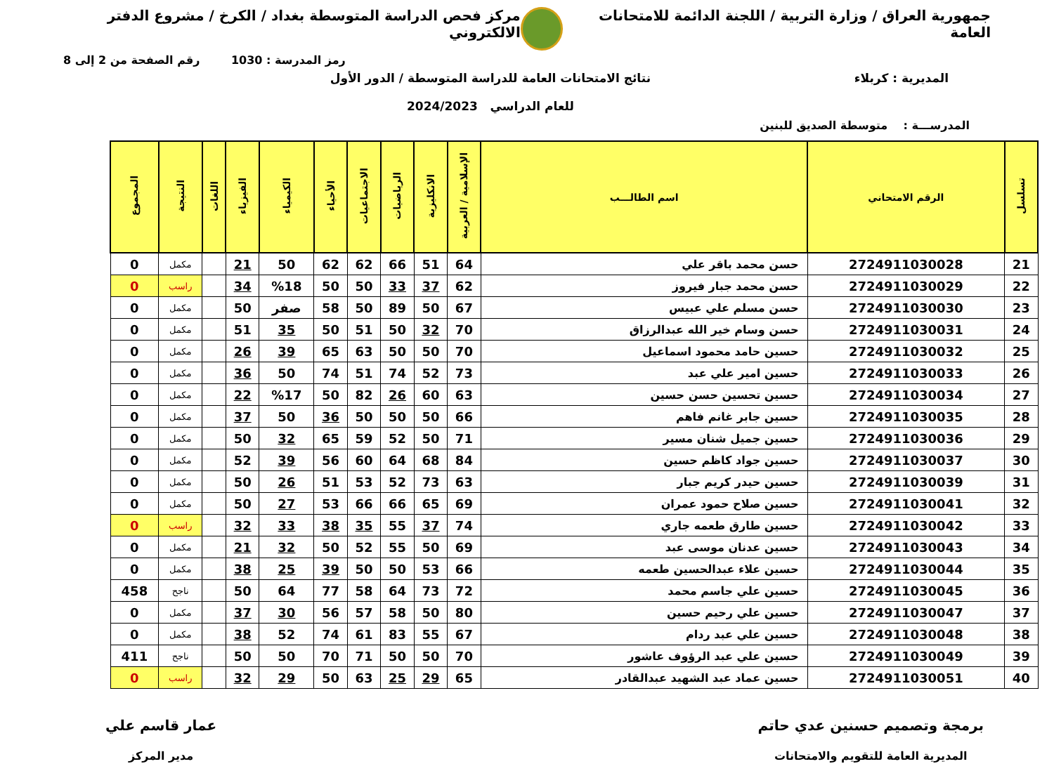جمهورية العراق / وزارة التربية / اللجنة الدائمة للامتحانات العامة
مركز فحص الدراسة المتوسطة بغداد / الكرخ / مشروع الدفتر الالكتروني
رمز المدرسة : 1030 رقم الصفحة من 2 إلى 8
المديرية : كربلاء نتائج الامتحانات العامة للدراسة المتوسطة / الدور الأول
للعام الدراسي 2024/2023
المدرســـة : متوسطة الصديق للبنين
| تسلسل | الرقم الامتحاني | اسم الطالـــب | الإسلامية / العربية | الانكليزية | الرياضيات | الاجتماعيات | الأحياء | الكيمياء | الفيزياء | اللغات | النتيجة | المجموع |
| --- | --- | --- | --- | --- | --- | --- | --- | --- | --- | --- | --- | --- |
| 21 | 2724911030028 | حسن محمد باقر علي | 64 | 51 | 66 | 62 | 62 | 50 | 21 | | مكمل | 0 |
| 22 | 2724911030029 | حسن محمد جبار فيروز | 62 | 37 | 33 | 50 | 50 | %18 | 34 | | راسب | 0 |
| 23 | 2724911030030 | حسن مسلم علي عبيس | 67 | 50 | 89 | 50 | 58 | صفر | 50 | | مكمل | 0 |
| 24 | 2724911030031 | حسن وسام خير الله عبدالرزاق | 70 | 32 | 50 | 51 | 50 | 35 | 51 | | مكمل | 0 |
| 25 | 2724911030032 | حسين حامد محمود اسماعيل | 70 | 50 | 50 | 63 | 65 | 39 | 26 | | مكمل | 0 |
| 26 | 2724911030033 | حسين امير علي عبد | 73 | 52 | 74 | 51 | 74 | 50 | 36 | | مكمل | 0 |
| 27 | 2724911030034 | حسين تحسين حسن حسين | 63 | 60 | 26 | 82 | 50 | %17 | 22 | | مكمل | 0 |
| 28 | 2724911030035 | حسين جابر غانم فاهم | 66 | 50 | 50 | 50 | 36 | 50 | 37 | | مكمل | 0 |
| 29 | 2724911030036 | حسين جميل شنان مسير | 71 | 50 | 52 | 59 | 65 | 32 | 50 | | مكمل | 0 |
| 30 | 2724911030037 | حسين جواد كاظم حسين | 84 | 68 | 64 | 60 | 56 | 39 | 52 | | مكمل | 0 |
| 31 | 2724911030039 | حسين حيدر كريم جبار | 63 | 73 | 52 | 53 | 51 | 26 | 50 | | مكمل | 0 |
| 32 | 2724911030041 | حسين صلاح حمود عمران | 69 | 65 | 66 | 66 | 53 | 27 | 50 | | مكمل | 0 |
| 33 | 2724911030042 | حسين طارق طعمه جاري | 74 | 37 | 55 | 35 | 38 | 33 | 32 | | راسب | 0 |
| 34 | 2724911030043 | حسين عدنان موسى عبد | 69 | 50 | 55 | 52 | 50 | 32 | 21 | | مكمل | 0 |
| 35 | 2724911030044 | حسين علاء عبدالحسين طعمه | 66 | 53 | 50 | 50 | 39 | 25 | 38 | | مكمل | 0 |
| 36 | 2724911030045 | حسين علي جاسم محمد | 72 | 73 | 64 | 58 | 77 | 64 | 50 | | ناجح | 458 |
| 37 | 2724911030047 | حسين علي رحيم حسين | 80 | 50 | 58 | 57 | 56 | 30 | 37 | | مكمل | 0 |
| 38 | 2724911030048 | حسين علي عبد ردام | 67 | 55 | 83 | 61 | 74 | 52 | 38 | | مكمل | 0 |
| 39 | 2724911030049 | حسين علي عبد الرؤوف عاشور | 70 | 50 | 50 | 71 | 70 | 50 | 50 | | ناجح | 411 |
| 40 | 2724911030051 | حسين عماد عبد الشهيد عبدالقادر | 65 | 29 | 25 | 63 | 50 | 29 | 32 | | راسب | 0 |
برمجة وتصميم حسنين عدي حاتم
المديرية العامة للتقويم والامتحانات
عمار قاسم علي
مدير المركز